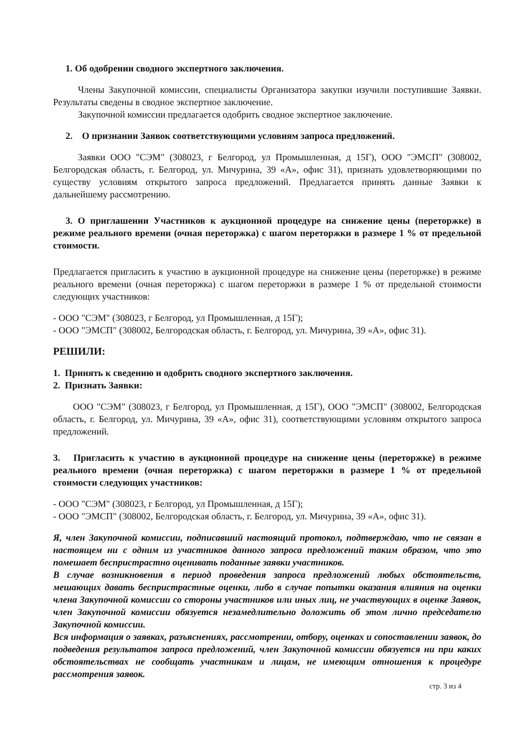1. Об одобрении сводного экспертного заключения.
Члены Закупочной комиссии, специалисты Организатора закупки изучили поступившие Заявки. Результаты сведены в сводное экспертное заключение.
Закупочной комиссии предлагается одобрить сводное экспертное заключение.
2. О признании Заявок соответствующими условиям запроса предложений.
Заявки ООО "СЭМ" (308023, г Белгород, ул Промышленная, д 15Г), ООО "ЭМСП" (308002, Белгородская область, г. Белгород, ул. Мичурина, 39 «А», офис 31), признать удовлетворяющими по существу условиям открытого запроса предложений. Предлагается принять данные Заявки к дальнейшему рассмотрению.
3. О приглашении Участников к аукционной процедуре на снижение цены (переторжке) в режиме реального времени (очная переторжка) с шагом переторжки в размере 1 % от предельной стоимости.
Предлагается пригласить к участию в аукционной процедуре на снижение цены (переторжке) в режиме реального времени (очная переторжка) с шагом переторжки в размере 1 % от предельной стоимости следующих участников:
- ООО "СЭМ" (308023, г Белгород, ул Промышленная, д 15Г);
- ООО "ЭМСП" (308002, Белгородская область, г. Белгород, ул. Мичурина, 39 «А», офис 31).
РЕШИЛИ:
1. Принять к сведению и одобрить сводного экспертного заключения.
2. Признать Заявки:
ООО "СЭМ" (308023, г Белгород, ул Промышленная, д 15Г), ООО "ЭМСП" (308002, Белгородская область, г. Белгород, ул. Мичурина, 39 «А», офис 31), соответствующими условиям открытого запроса предложений.
3. Пригласить к участию в аукционной процедуре на снижение цены (переторжке) в режиме реального времени (очная переторжка) с шагом переторжки в размере 1 % от предельной стоимости следующих участников:
- ООО "СЭМ" (308023, г Белгород, ул Промышленная, д 15Г);
- ООО "ЭМСП" (308002, Белгородская область, г. Белгород, ул. Мичурина, 39 «А», офис 31).
Я, член Закупочной комиссии, подписавший настоящий протокол, подтверждаю, что не связан в настоящем ни с одним из участников данного запроса предложений таким образом, что это помешает беспристрастно оценивать поданные заявки участников.
В случае возникновения в период проведения запроса предложений любых обстоятельств, мешающих давать беспристрастные оценки, либо в случае попытки оказания влияния на оценки члена Закупочной комиссии со стороны участников или иных лиц, не участвующих в оценке Заявок, член Закупочной комиссии обязуется незамедлительно доложить об этом лично председателю Закупочной комиссии.
Вся информация о заявках, разъяснениях, рассмотрении, отбору, оценках и сопоставлении заявок, до подведения результатов запроса предложений, член Закупочной комиссии обязуется ни при каких обстоятельствах не сообщать участникам и лицам, не имеющим отношения к процедуре рассмотрения заявок.
стр. 3 из 4